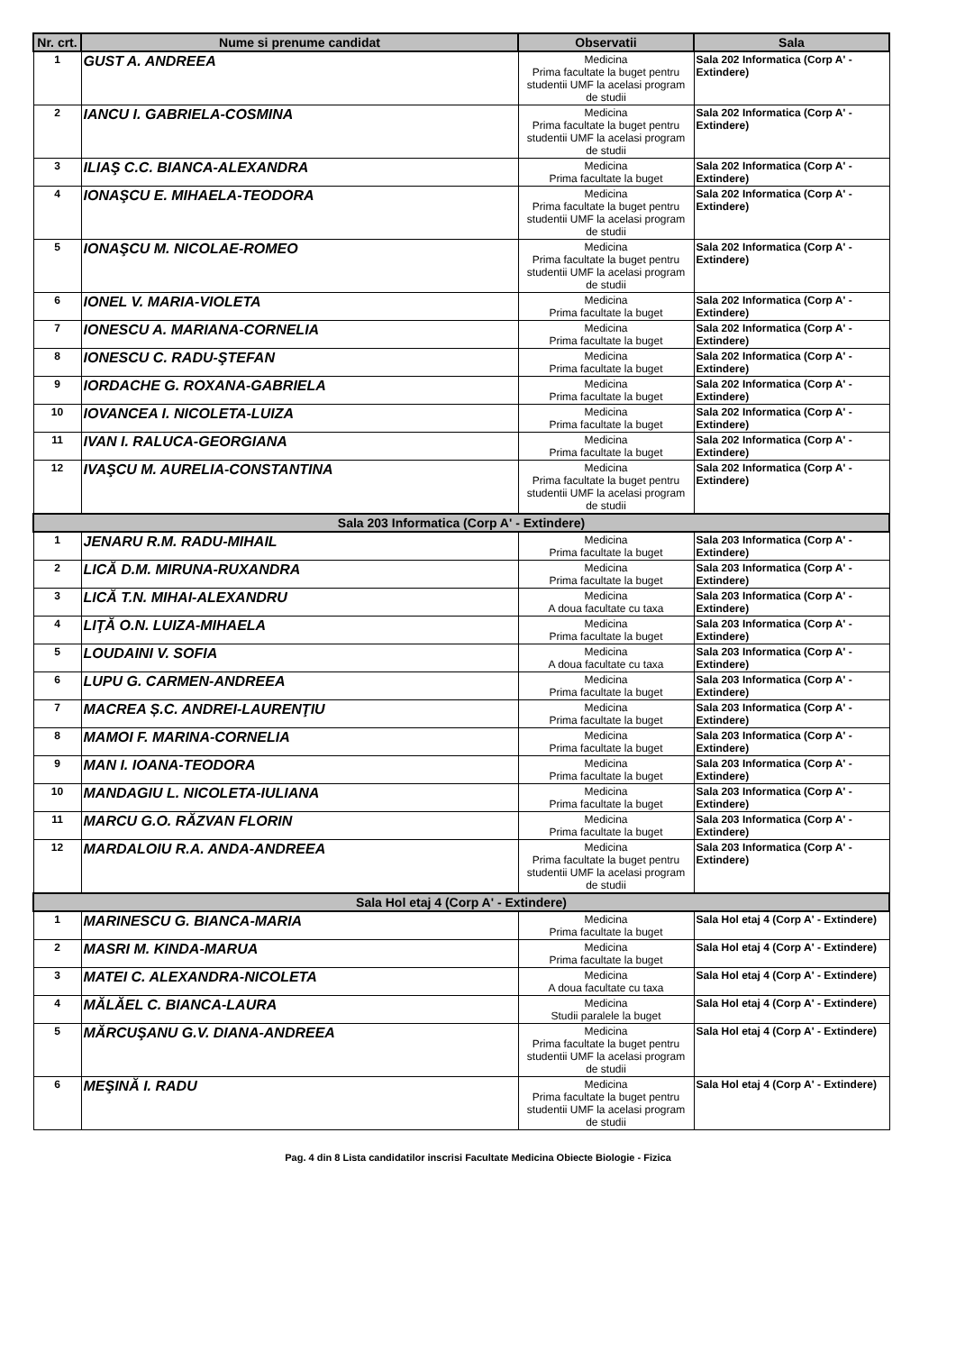| Nr. crt. | Nume si prenume candidat | Observatii | Sala |
| --- | --- | --- | --- |
| 1 | GUST A. ANDREEA | Medicina Prima facultate la buget pentru studentii UMF la acelasi program de studii | Sala 202 Informatica (Corp A' - Extindere) |
| 2 | IANCU I. GABRIELA-COSMINA | Medicina Prima facultate la buget pentru studentii UMF la acelasi program de studii | Sala 202 Informatica (Corp A' - Extindere) |
| 3 | ILIAŞ C.C. BIANCA-ALEXANDRA | Medicina Prima facultate la buget | Sala 202 Informatica (Corp A' - Extindere) |
| 4 | IONAŞCU E. MIHAELA-TEODORA | Medicina Prima facultate la buget pentru studentii UMF la acelasi program de studii | Sala 202 Informatica (Corp A' - Extindere) |
| 5 | IONAŞCU M. NICOLAE-ROMEO | Medicina Prima facultate la buget pentru studentii UMF la acelasi program de studii | Sala 202 Informatica (Corp A' - Extindere) |
| 6 | IONEL V. MARIA-VIOLETA | Medicina Prima facultate la buget | Sala 202 Informatica (Corp A' - Extindere) |
| 7 | IONESCU A. MARIANA-CORNELIA | Medicina Prima facultate la buget | Sala 202 Informatica (Corp A' - Extindere) |
| 8 | IONESCU C. RADU-ŞTEFAN | Medicina Prima facultate la buget | Sala 202 Informatica (Corp A' - Extindere) |
| 9 | IORDACHE G. ROXANA-GABRIELA | Medicina Prima facultate la buget | Sala 202 Informatica (Corp A' - Extindere) |
| 10 | IOVANCEA I. NICOLETA-LUIZA | Medicina Prima facultate la buget | Sala 202 Informatica (Corp A' - Extindere) |
| 11 | IVAN I. RALUCA-GEORGIANA | Medicina Prima facultate la buget | Sala 202 Informatica (Corp A' - Extindere) |
| 12 | IVAŞCU M. AURELIA-CONSTANTINA | Medicina Prima facultate la buget pentru studentii UMF la acelasi program de studii | Sala 202 Informatica (Corp A' - Extindere) |
| Sala 203 Informatica (Corp A' - Extindere) | | | |
| 1 | JENARU R.M. RADU-MIHAIL | Medicina Prima facultate la buget | Sala 203 Informatica (Corp A' - Extindere) |
| 2 | LICĂ D.M. MIRUNA-RUXANDRA | Medicina Prima facultate la buget | Sala 203 Informatica (Corp A' - Extindere) |
| 3 | LICĂ T.N. MIHAI-ALEXANDRU | Medicina A doua facultate cu taxa | Sala 203 Informatica (Corp A' - Extindere) |
| 4 | LIŢĂ O.N. LUIZA-MIHAELA | Medicina Prima facultate la buget | Sala 203 Informatica (Corp A' - Extindere) |
| 5 | LOUDAINI V. SOFIA | Medicina A doua facultate cu taxa | Sala 203 Informatica (Corp A' - Extindere) |
| 6 | LUPU G. CARMEN-ANDREEA | Medicina Prima facultate la buget | Sala 203 Informatica (Corp A' - Extindere) |
| 7 | MACREA Ș.C. ANDREI-LAURENŢIU | Medicina Prima facultate la buget | Sala 203 Informatica (Corp A' - Extindere) |
| 8 | MAMOI F. MARINA-CORNELIA | Medicina Prima facultate la buget | Sala 203 Informatica (Corp A' - Extindere) |
| 9 | MAN I. IOANA-TEODORA | Medicina Prima facultate la buget | Sala 203 Informatica (Corp A' - Extindere) |
| 10 | MANDAGIU L. NICOLETA-IULIANA | Medicina Prima facultate la buget | Sala 203 Informatica (Corp A' - Extindere) |
| 11 | MARCU G.O. RĂZVAN FLORIN | Medicina Prima facultate la buget | Sala 203 Informatica (Corp A' - Extindere) |
| 12 | MARDALOIU R.A. ANDA-ANDREEA | Medicina Prima facultate la buget pentru studentii UMF la acelasi program de studii | Sala 203 Informatica (Corp A' - Extindere) |
| Sala Hol etaj 4 (Corp A' - Extindere) | | | |
| 1 | MARINESCU G. BIANCA-MARIA | Medicina Prima facultate la buget | Sala Hol etaj 4 (Corp A' - Extindere) |
| 2 | MASRI M. KINDA-MARUA | Medicina Prima facultate la buget | Sala Hol etaj 4 (Corp A' - Extindere) |
| 3 | MATEI C. ALEXANDRA-NICOLETA | Medicina A doua facultate cu taxa | Sala Hol etaj 4 (Corp A' - Extindere) |
| 4 | MĂLĂEL C. BIANCA-LAURA | Medicina Studii paralele la buget | Sala Hol etaj 4 (Corp A' - Extindere) |
| 5 | MĂRCUŞANU G.V. DIANA-ANDREEA | Medicina Prima facultate la buget pentru studentii UMF la acelasi program de studii | Sala Hol etaj 4 (Corp A' - Extindere) |
| 6 | MEŞINĂ I. RADU | Medicina Prima facultate la buget pentru studentii UMF la acelasi program de studii | Sala Hol etaj 4 (Corp A' - Extindere) |
Pag. 4 din 8 Lista candidatilor inscrisi Facultate Medicina Obiecte Biologie - Fizica